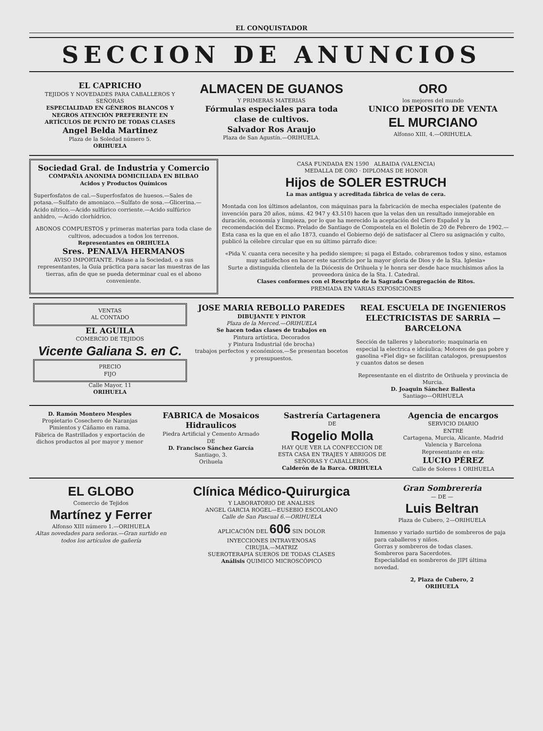EL CONQUISTADOR
SECCION DE ANUNCIOS
EL CAPRICHO
TEJIDOS Y NOVEDADES PARA CABALLEROS Y SEÑORAS
ESPECIALIDAD EN GÉNEROS BLANCOS Y NEGROS ATENCIÓN PREFERENTE EN ARTÍCULOS DE PUNTO DE TODAS CLASES
Angel Belda Martinez
Plaza de la Soledad número 5.
ORIHUELA
ALMACEN DE GUANOS
Y PRIMERAS MATERIAS
Fórmulas especiales para toda clase de cultivos.
Salvador Ros Araujo
Plaza de San Agustín.—ORIHUELA.
ORO
los mejores del mundo
UNICO DEPOSITO DE VENTA
EL MURCIANO
Alfonso XIII, 4.—ORIHUELA.
Sociedad Gral. de Industria y Comercio
COMPAÑIA ANONIMA DOMICILIADA EN BILBAO
Acidos y Productos Químicos
Superfosfatos de cal.—Superfosfatos de huesos.—Sales de potasa.—Sulfato de amoniaco.—Sulfato de sosa.—Glicerina.—Acido nítrico.—Acido sulfúrico corriente.—Acido sulfúrico anhidro, —Acido clorhídrico.
ABONOS COMPUESTOS y primeras materias para toda clase de cultivos, adecuados a todos los terrenos.
Representantes en ORIHUELA
Sres. PENALVA HERMANOS
AVISO IMPORTANTE. Pídase a la Sociedad, o a sus representantes, la Guía práctica para sacar las muestras de las tierras, afin de que se pueda determinar cual es el abono conveniente.
CASA FUNDADA EN 1590 ALBAIDA (VALENCIA)
MEDALLA DE ORO · DIPLOMAS DE HONOR
Hijos de SOLER ESTRUCH
La mas antigua y acreditada fábrica de velas de cera.
Montada con los últimos adelantos, con máquinas para la fabricación de mecha especiales (patente de invención para 20 años, núms. 42 947 y 43.510) hacen que la velas den un resultado inmejorable en duración, economía y limpieza, por lo que ha merecido la aceptación del Clero Español y la recomendación del Excmo. Prelado de Santiago de Compostela en el Boletín de 20 de Febrero de 1902.—Esta casa es la que en el año 1873, cuando el Gobierno dejó de satisfacer al Clero su asignación y culto, publicó la célebre circular que en su último párrafo dice:
«Pida V. cuanta cera necesite y ha pedido siempre; si paga el Estado, cobraremos todos y sino, estamos muy satisfechos en hacer este sacrificio por la mayor gloria de Dios y de la Sta. Iglesia»
Surte a distinguida clientela de la Diócesis de Orihuela y le honra ser desde hace muchísimos años la proveedora única de la Sta. I. Catedral.
Clases conformes con el Rescripto de la Sagrada Congregación de Ritos.
PREMIADA EN VARIAS EXPOSICIONES
VENTAS
AL CONTADO
EL AGUILA
COMERCIO DE TEJIDOS
Vicente Galiana S. en C.
PRECIO
FIJO
Calle Mayor, 11
ORIHUELA
JOSE MARIA REBOLLO PAREDES
DIBUJANTE Y PINTOR
Plaza de la Merced.—ORIHUELA
Se hacen todas clases de trabajos en
Pintura artística, Decorados
y Pintura Industrial (de brocha)
trabajos perfectos y económicos.—Se presentan bocetos y presupuestos.
REAL ESCUELA DE INGENIEROS ELECTRICISTAS DE SARRIA — BARCELONA
Sección de talleres y laboratorio; maquinaria en especial la electrica e idráulica; Motores de gas pobre y gasolina «Fiel dig» se facilitan catalogos, presupuestos y cuantos datos se desen
Representante en el distrito de Orihuela y provincia de Murcia.
D. Joaquin Sánchez Ballesta
Santiago—ORIHUELA
D. Ramón Montero Mesples
Propietario Cosechero de Naranjas Pimientos y Cáñamo en rama.
Fábrica de Rastrillados y exportación de dichos productos al por mayor y menor
FABRICA de Mosaicos Hidraulicos
Piedra Artificial y Cemento Armado
DE
D. Francisco Sánchez García
Santiago, 3.
Orihuela
Sastrería Cartagenera
DE
Rogelio Molla
HAY QUE VER LA CONFECCION DE ESTA CASA EN TRAJES Y ABRIGOS DE SEÑORAS Y CABALLEROS.
Calderón de la Barca. ORIHUELA
Agencia de encargos
SERVICIO DIARIO
ENTRE
Cartagena, Murcia, Alicante, Madrid Valencia y Barcelona
Representante en esta:
LUCIO PÉREZ
Calle de Soleres 1 ORIHUELA
EL GLOBO
Comercio de Tejidos
Martínez y Ferrer
Alfonso XIII número 1.—ORIHUELA
Altas novedades para señoras.—Gran surtido en todos los artículos de gañería
Clínica Médico-Quirurgica
Y LABORATORIO DE ANALISIS
ANGEL GARCIA ROGEL—EUSEBIO ESCOLANO
Calle de San Pascual 6.—ORIHUELA
APLICACIÓN DEL 606 SIN DOLOR
INYECCIONES INTRAVENOSAS
CIRUJIA.—MATRIZ
SUEROTERAPIA SUEROS DE TODAS CLASES
Análisis QUIMICO MICROSCÓPICO
Gran Sombrereria
— DE —
Luis Beltran
Plaza de Cubero, 2—ORIHUELA
Inmenso y variado surtido de sombreros de paja para caballeros y niños.
Gorras y sombreros de todas clases.
Sombreros para Sacerdotes.
Especialidad en sombreros de JIPI última novedad.
2, Plaza de Cubero, 2
ORIHUELA